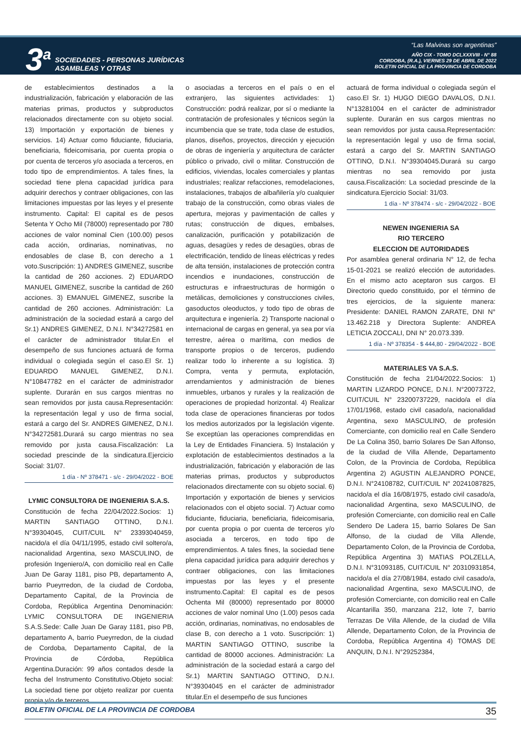3<sup>a</sup>
SOCIEDADES - PERSONAS JURÍDICAS
ASAMBLEAS Y OTRAS
“Las Malvinas son argentinas”
AÑO CIX - TOMO DCLXXXVIII - N° 88
CORDOBA, (R.A.), VIERNES 29 DE ABRIL DE 2022
BOLETIN OFICIAL DE LA PROVINCIA DE CORDOBA
de establecimientos destinados a la industrialización, fabricación y elaboración de las materias primas, productos y subproductos relacionados directamente con su objeto social. 13) Importación y exportación de bienes y servicios. 14) Actuar como fiduciante, fiduciaria, beneficiaria, fideicomisaria, por cuenta propia o por cuenta de terceros y/o asociada a terceros, en todo tipo de emprendimientos. A tales fines, la sociedad tiene plena capacidad jurídica para adquirir derechos y contraer obligaciones, con las limitaciones impuestas por las leyes y el presente instrumento. Capital: El capital es de pesos Setenta Y Ocho Mil (78000) representado por 780 acciones de valor nominal Cien (100.00) pesos cada acción, ordinarias, nominativas, no endosables de clase B, con derecho a 1 voto.Suscripción: 1) ANDRES GIMENEZ, suscribe la cantidad de 260 acciones. 2) EDUARDO MANUEL GIMENEZ, suscribe la cantidad de 260 acciones. 3) EMANUEL GIMENEZ, suscribe la cantidad de 260 acciones. Administración: La administración de la sociedad estará a cargo del Sr.1) ANDRES GIMENEZ, D.N.I. N°34272581 en el carácter de administrador titular.En el desempeño de sus funciones actuará de forma individual o colegiada según el caso.El Sr. 1) EDUARDO MANUEL GIMENEZ, D.N.I. N°10847782 en el carácter de administrador suplente. Durarán en sus cargos mientras no sean removidos por justa causa.Representación: la representación legal y uso de firma social, estará a cargo del Sr. ANDRES GIMENEZ, D.N.I. N°34272581.Durará su cargo mientras no sea removido por justa causa.Fiscalización: La sociedad prescinde de la sindicatura.Ejercicio Social: 31/07.
1 día - Nº 378471 - s/c - 29/04/2022 - BOE
LYMIC CONSULTORA DE INGENIERIA S.A.S.
Constitución de fecha 22/04/2022.Socios: 1) MARTIN SANTIAGO OTTINO, D.N.I. N°39304045, CUIT/CUIL N° 23393040459, nacido/a el día 04/11/1995, estado civil soltero/a, nacionalidad Argentina, sexo MASCULINO, de profesión Ingeniero/A, con domicilio real en Calle Juan De Garay 1181, piso PB, departamento A, barrio Pueyrredon, de la ciudad de Cordoba, Departamento Capital, de la Provincia de Cordoba, República Argentina Denominación: LYMIC CONSULTORA DE INGENIERIA S.A.S.Sede: Calle Juan De Garay 1181, piso PB, departamento A, barrio Pueyrredon, de la ciudad de Cordoba, Departamento Capital, de la Provincia de Córdoba, República Argentina.Duración: 99 años contados desde la fecha del Instrumento Constitutivo.Objeto social: La sociedad tiene por objeto realizar por cuenta propia y/o de terceros,
o asociadas a terceros en el país o en el extranjero, las siguientes actividades: 1) Construcción: podrá realizar, por sí o mediante la contratación de profesionales y técnicos según la incumbencia que se trate, toda clase de estudios, planos, diseños, proyectos, dirección y ejecución de obras de ingeniería y arquitectura de carácter público o privado, civil o militar. Construcción de edificios, viviendas, locales comerciales y plantas industriales; realizar refacciones, remodelaciones, instalaciones, trabajos de albañilería y/o cualquier trabajo de la construcción, como obras viales de apertura, mejoras y pavimentación de calles y rutas; construcción de diques, embalses, canalización, purificación y potabilización de aguas, desagües y redes de desagües, obras de electrificación, tendido de líneas eléctricas y redes de alta tensión, instalaciones de protección contra incendios e inundaciones, construcción de estructuras e infraestructuras de hormigón o metálicas, demoliciones y construcciones civiles, gasoductos oleoductos, y todo tipo de obras de arquitectura e ingeniería. 2) Transporte nacional o internacional de cargas en general, ya sea por vía terrestre, aérea o marítima, con medios de transporte propios o de terceros, pudiendo realizar todo lo inherente a su logística. 3) Compra, venta y permuta, explotación, arrendamientos y administración de bienes inmuebles, urbanos y rurales y la realización de operaciones de propiedad horizontal. 4) Realizar toda clase de operaciones financieras por todos los medios autorizados por la legislación vigente. Se exceptúan las operaciones comprendidas en la Ley de Entidades Financiera. 5) Instalación y explotación de establecimientos destinados a la industrialización, fabricación y elaboración de las materias primas, productos y subproductos relacionados directamente con su objeto social. 6) Importación y exportación de bienes y servicios relacionados con el objeto social. 7) Actuar como fiduciante, fiduciaria, beneficiaria, fideicomisaria, por cuenta propia o por cuenta de terceros y/o asociada a terceros, en todo tipo de emprendimientos. A tales fines, la sociedad tiene plena capacidad jurídica para adquirir derechos y contraer obligaciones, con las limitaciones impuestas por las leyes y el presente instrumento.Capital: El capital es de pesos Ochenta Mil (80000) representado por 80000 acciones de valor nominal Uno (1.00) pesos cada acción, ordinarias, nominativas, no endosables de clase B, con derecho a 1 voto. Suscripción: 1) MARTIN SANTIAGO OTTINO, suscribe la cantidad de 80000 acciones. Administración: La administración de la sociedad estará a cargo del Sr.1) MARTIN SANTIAGO OTTINO, D.N.I. N°39304045 en el carácter de administrador titular.En el desempeño de sus funciones
actuará de forma individual o colegiada según el caso.El Sr. 1) HUGO DIEGO DAVALOS, D.N.I. N°13281004 en el carácter de administrador suplente. Durarán en sus cargos mientras no sean removidos por justa causa.Representación: la representación legal y uso de firma social, estará a cargo del Sr. MARTIN SANTIAGO OTTINO, D.N.I. N°39304045.Durará su cargo mientras no sea removido por justa causa.Fiscalización: La sociedad prescinde de la sindicatura.Ejercicio Social: 31/03.
1 día - Nº 378474 - s/c - 29/04/2022 - BOE
NEWEN INGENIERIA SA
RIO TERCERO
ELECCION DE AUTORIDADES
Por asamblea general ordinaria N° 12, de fecha 15-01-2021 se realizó elección de autoridades. En el mismo acto aceptaron sus cargos. El Directorio quedo constituido, por el término de tres ejercicios, de la siguiente manera: Presidente: DANIEL RAMON ZARATE, DNI N° 13.462.218 y Directora Suplente: ANDREA LETICIA ZOCCALI, DNI N° 20.073.339.
1 día - Nº 378354 - $ 444,80 - 29/04/2022 - BOE
MATERIALES VA S.A.S.
Constitución de fecha 21/04/2022.Socios: 1) MARTIN LIZARDO PONCE, D.N.I. N°20073722, CUIT/CUIL N° 23200737229, nacido/a el día 17/01/1968, estado civil casado/a, nacionalidad Argentina, sexo MASCULINO, de profesión Comerciante, con domicilio real en Calle Sendero De La Colina 350, barrio Solares De San Alfonso, de la ciudad de Villa Allende, Departamento Colon, de la Provincia de Cordoba, República Argentina 2) AGUSTIN ALEJANDRO PONCE, D.N.I. N°24108782, CUIT/CUIL N° 20241087825, nacido/a el día 16/08/1975, estado civil casado/a, nacionalidad Argentina, sexo MASCULINO, de profesión Comerciante, con domicilio real en Calle Sendero De Ladera 15, barrio Solares De San Alfonso, de la ciudad de Villa Allende, Departamento Colon, de la Provincia de Cordoba, República Argentina 3) MATIAS POLZELLA, D.N.I. N°31093185, CUIT/CUIL N° 20310931854, nacido/a el día 27/08/1984, estado civil casado/a, nacionalidad Argentina, sexo MASCULINO, de profesión Comerciante, con domicilio real en Calle Alcantarilla 350, manzana 212, lote 7, barrio Terrazas De Villa Allende, de la ciudad de Villa Allende, Departamento Colon, de la Provincia de Cordoba, República Argentina 4) TOMAS DE ANQUIN, D.N.I. N°29252384,
BOLETIN OFICIAL DE LA PROVINCIA DE CORDOBA 35